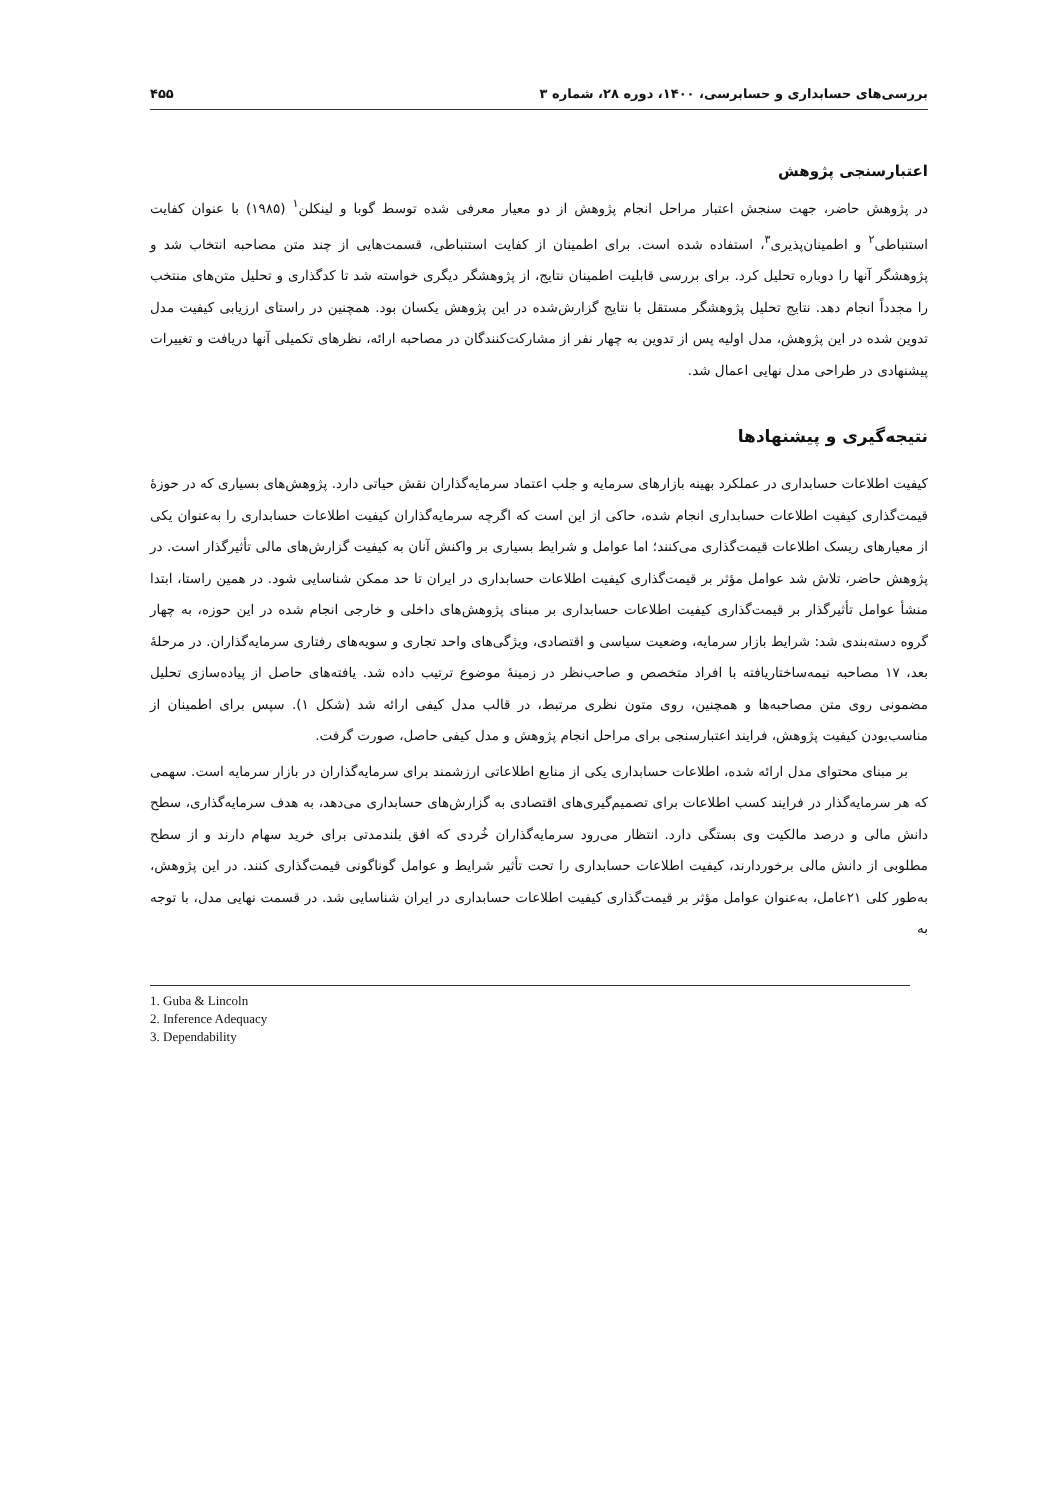بررسی‌های حسابداری و حسابرسی، ۱۴۰۰، دوره ۲۸، شماره ۳ ۴۵۵
اعتبارسنجی پژوهش
در پژوهش حاضر، جهت سنجش اعتبار مراحل انجام پژوهش از دو معیار معرفی شده توسط گوبا و لینکلن<sup>۱</sup> (۱۹۸۵) با عنوان کفایت استنباطی<sup>۲</sup> و اطمینان‌پذیری<sup>۳</sup>، استفاده شده است. برای اطمینان از کفایت استنباطی، قسمت‌هایی از چند متن مصاحبه انتخاب شد و پژوهشگر آنها را دوباره تحلیل کرد. برای بررسی قابلیت اطمینان نتایج، از پژوهشگر دیگری خواسته شد تا کدگذاری و تحلیل متن‌های منتخب را مجدداً انجام دهد. نتایج تحلیل پژوهشگر مستقل با نتایج گزارش‌شده در این پژوهش یکسان بود. همچنین در راستای ارزیابی کیفیت مدل تدوین شده در این پژوهش، مدل اولیه پس از تدوین به چهار نفر از مشارکت‌کنندگان در مصاحبه ارائه، نظرهای تکمیلی آنها دریافت و تغییرات پیشنهادی در طراحی مدل نهایی اعمال شد.
نتیجه‌گیری و پیشنهادها
کیفیت اطلاعات حسابداری در عملکرد بهینه بازارهای سرمایه و جلب اعتماد سرمایه‌گذاران نقش حیاتی دارد. پژوهش‌های بسیاری که در حوزهٔ قیمت‌گذاری کیفیت اطلاعات حسابداری انجام شده، حاکی از این است که اگرچه سرمایه‌گذاران کیفیت اطلاعات حسابداری را به‌عنوان یکی از معیارهای ریسک اطلاعات قیمت‌گذاری می‌کنند؛ اما عوامل و شرایط بسیاری بر واکنش آنان به کیفیت گزارش‌های مالی تأثیرگذار است. در پژوهش حاضر، تلاش شد عوامل مؤثر بر قیمت‌گذاری کیفیت اطلاعات حسابداری در ایران تا حد ممکن شناسایی شود. در همین راستا، ابتدا منشأ عوامل تأثیرگذار بر قیمت‌گذاری کیفیت اطلاعات حسابداری بر مبنای پژوهش‌های داخلی و خارجی انجام شده در این حوزه، به چهار گروه دسته‌بندی شد: شرایط بازار سرمایه، وضعیت سیاسی و اقتصادی، ویژگی‌های واحد تجاری و سویه‌های رفتاری سرمایه‌گذاران. در مرحلهٔ بعد، ۱۷ مصاحبه نیمه‌ساختاریافته با افراد متخصص و صاحب‌نظر در زمینهٔ موضوع ترتیب داده شد. یافته‌های حاصل از پیاده‌سازی تحلیل مضمونی روی متن مصاحبه‌ها و همچنین، روی متون نظری مرتبط، در قالب مدل کیفی ارائه شد (شکل ۱). سپس برای اطمینان از مناسب‌بودن کیفیت پژوهش، فرایند اعتبارسنجی برای مراحل انجام پژوهش و مدل کیفی حاصل، صورت گرفت.
بر مبنای محتوای مدل ارائه شده، اطلاعات حسابداری یکی از منابع اطلاعاتی ارزشمند برای سرمایه‌گذاران در بازار سرمایه است. سهمی که هر سرمایه‌گذار در فرایند کسب اطلاعات برای تصمیم‌گیری‌های اقتصادی به گزارش‌های حسابداری می‌دهد، به هدف سرمایه‌گذاری، سطح دانش مالی و درصد مالکیت وی بستگی دارد. انتظار می‌رود سرمایه‌گذاران خُردی که افق بلندمدتی برای خرید سهام دارند و از سطح مطلوبی از دانش مالی برخوردارند، کیفیت اطلاعات حسابداری را تحت تأثیر شرایط و عوامل گوناگونی قیمت‌گذاری کنند. در این پژوهش، به‌طور کلی ۲۱عامل، به‌عنوان عوامل مؤثر بر قیمت‌گذاری کیفیت اطلاعات حسابداری در ایران شناسایی شد. در قسمت نهایی مدل، با توجه به
1. Guba & Lincoln
2. Inference Adequacy
3. Dependability